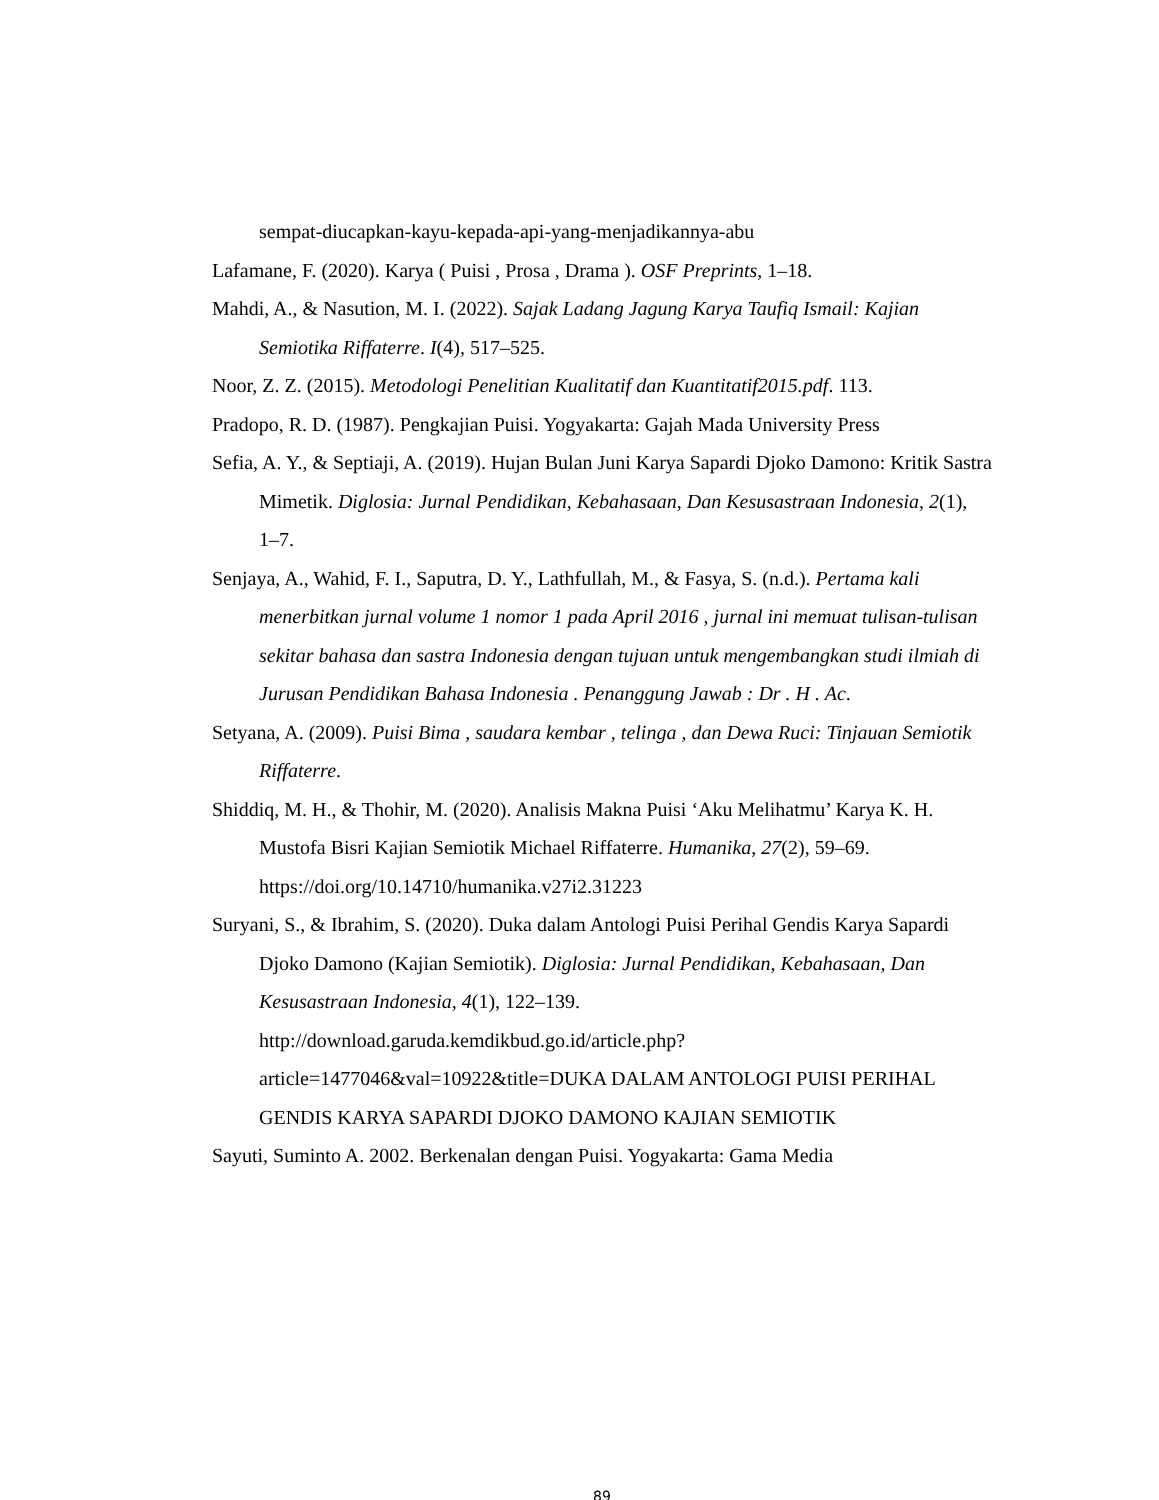sempat-diucapkan-kayu-kepada-api-yang-menjadikannya-abu
Lafamane, F. (2020). Karya ( Puisi , Prosa , Drama ). OSF Preprints, 1–18.
Mahdi, A., & Nasution, M. I. (2022). Sajak Ladang Jagung Karya Taufiq Ismail: Kajian Semiotika Riffaterre. I(4), 517–525.
Noor, Z. Z. (2015). Metodologi Penelitian Kualitatif dan Kuantitatif2015.pdf. 113.
Pradopo, R. D. (1987). Pengkajian Puisi. Yogyakarta: Gajah Mada University Press
Sefia, A. Y., & Septiaji, A. (2019). Hujan Bulan Juni Karya Sapardi Djoko Damono: Kritik Sastra Mimetik. Diglosia: Jurnal Pendidikan, Kebahasaan, Dan Kesusastraan Indonesia, 2(1), 1–7.
Senjaya, A., Wahid, F. I., Saputra, D. Y., Lathfullah, M., & Fasya, S. (n.d.). Pertama kali menerbitkan jurnal volume 1 nomor 1 pada April 2016 , jurnal ini memuat tulisan-tulisan sekitar bahasa dan sastra Indonesia dengan tujuan untuk mengembangkan studi ilmiah di Jurusan Pendidikan Bahasa Indonesia . Penanggung Jawab : Dr . H . Ac.
Setyana, A. (2009). Puisi Bima , saudara kembar , telinga , dan Dewa Ruci: Tinjauan Semiotik Riffaterre.
Shiddiq, M. H., & Thohir, M. (2020). Analisis Makna Puisi ‘Aku Melihatmu’ Karya K. H. Mustofa Bisri Kajian Semiotik Michael Riffaterre. Humanika, 27(2), 59–69. https://doi.org/10.14710/humanika.v27i2.31223
Suryani, S., & Ibrahim, S. (2020). Duka dalam Antologi Puisi Perihal Gendis Karya Sapardi Djoko Damono (Kajian Semiotik). Diglosia: Jurnal Pendidikan, Kebahasaan, Dan Kesusastraan Indonesia, 4(1), 122–139. http://download.garuda.kemdikbud.go.id/article.php?article=1477046&val=10922&title=DUKA DALAM ANTOLOGI PUISI PERIHAL GENDIS KARYA SAPARDI DJOKO DAMONO KAJIAN SEMIOTIK
Sayuti, Suminto A. 2002. Berkenalan dengan Puisi. Yogyakarta: Gama Media
89